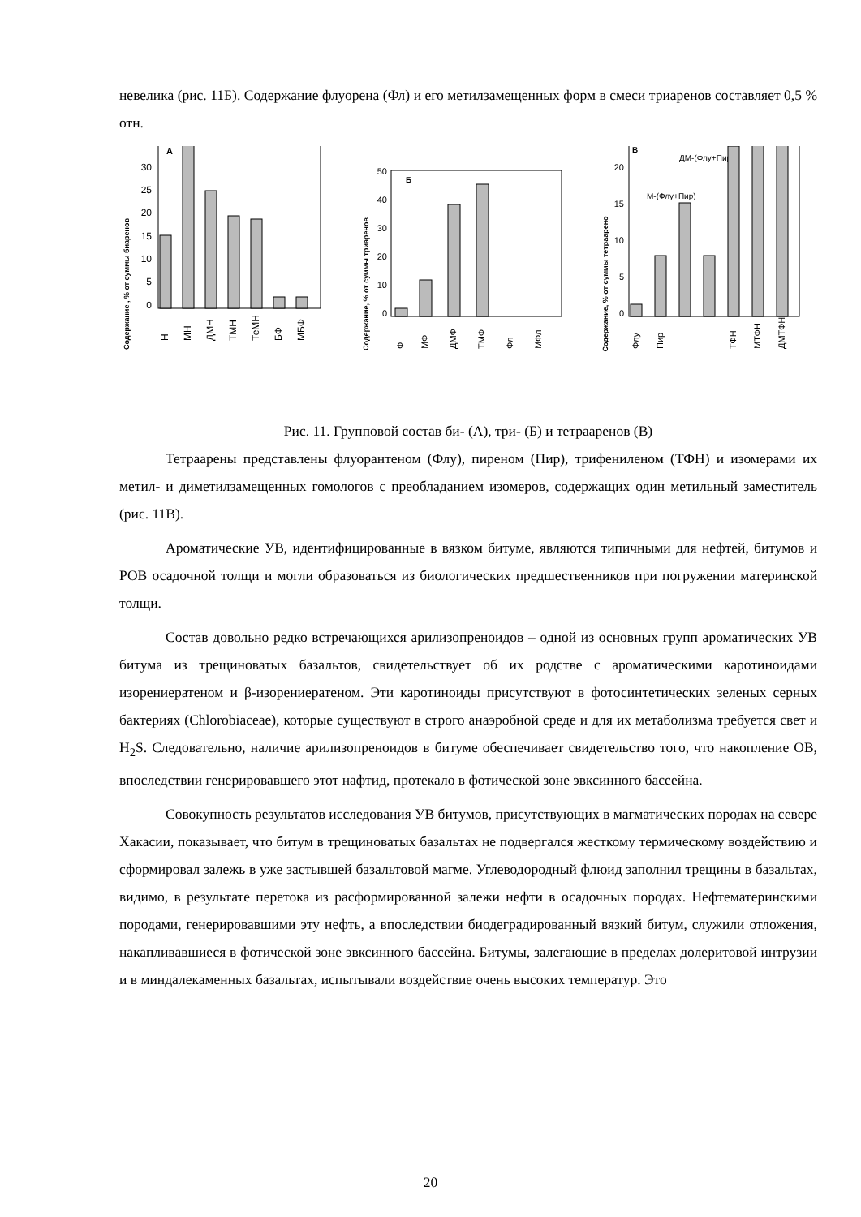невелика (рис. 11Б). Содержание флуорена (Фл) и его метилзамещенных форм в смеси триаренов составляет 0,5 % отн.
Содержание , % от суммы биаренов
0
5
10
15
20
25
30
А
Н
МН
ДМН
ТМН
ТеМН
БФ
МБФ
Содержание, % от суммы триаренов
0
10
20
30
40
50
Б
Ф
МФ
ДМФ
ТМФ
Фл
МФл
Содержание, % от суммы тетраарено
0
5
10
15
20
В
ДМ-(Флу+Пир)
М-(Флу+Пир)
Флу
Пир
ТФН
МТФН
ДМТФН
Рис. 11. Групповой состав би- (А), три- (Б) и тетрааренов (В)
Тетраарены представлены флуорантеном (Флу), пиреном (Пир), трифениленом (ТФН) и изомерами их метил- и диметилзамещенных гомологов с преобладанием изомеров, содержащих один метильный заместитель (рис. 11В).
Ароматические УВ, идентифицированные в вязком битуме, являются типичными для нефтей, битумов и РОВ осадочной толщи и могли образоваться из биологических предшественников при погружении материнской толщи.
Состав довольно редко встречающихся арилизопреноидов – одной из основных групп ароматических УВ битума из трещиноватых базальтов, свидетельствует об их родстве с ароматическими каротиноидами изорениератеном и β-изорениератеном. Эти каротиноиды присутствуют в фотосинтетических зеленых серных бактериях (Chlorobiaceae), которые существуют в строго анаэробной среде и для их метаболизма требуется свет и H<sub>2</sub>S. Следовательно, наличие арилизопреноидов в битуме обеспечивает свидетельство того, что накопление ОВ, впоследствии генерировавшего этот нафтид, протекало в фотической зоне эвксинного бассейна.
Совокупность результатов исследования УВ битумов, присутствующих в магматических породах на севере Хакасии, показывает, что битум в трещиноватых базальтах не подвергался жесткому термическому воздействию и сформировал залежь в уже застывшей базальтовой магме. Углеводородный флюид заполнил трещины в базальтах, видимо, в результате перетока из расформированной залежи нефти в осадочных породах. Нефтематеринскими породами, генерировавшими эту нефть, а впоследствии биодеградированный вязкий битум, служили отложения, накапливавшиеся в фотической зоне эвксинного бассейна. Битумы, залегающие в пределах долеритовой интрузии и в миндалекаменных базальтах, испытывали воздействие очень высоких температур. Это
20